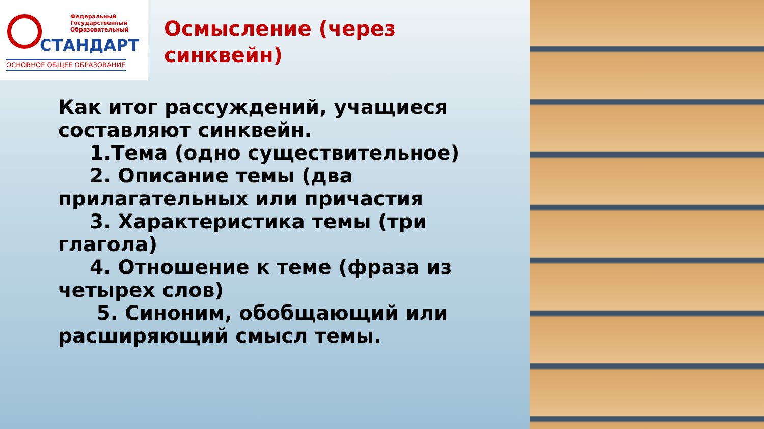Федеральный
Государственный
Образовательный
СТАНДАРТ
ОСНОВНОЕ ОБЩЕЕ ОБРАЗОВАНИЕ
Осмысление (через синквейн)
Как итог рассуждений, учащиеся составляют синквейн.
1.Тема (одно существительное)
2. Описание темы (два прилагательных или причастия
3. Характеристика темы (три глагола)
4. Отношение к теме (фраза из четырех слов)
5. Синоним, обобщающий или расширяющий смысл темы.